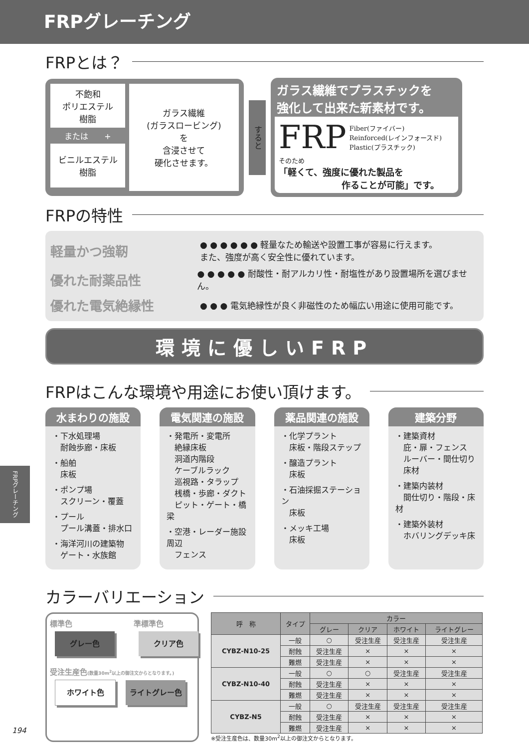FRPグレーチング
FRPとは？
不飽和
ポリエステル
樹脂
または　　+
ビニルエステル
樹脂
ガラス繊維
(ガラスロービング)
を
含浸させて
硬化させます。
すると
ガラス繊維でプラスチックを
強化して出来た新素材です。
FRP Fiber(ファイバー)
Reinforced(レインフォースド)
Plastic(プラスチック)
そのため
「軽くて、強度に優れた製品を
　　　　　　　作ることが可能」です。
FRPの特性
軽量かつ強靭 ● ● ● ● ● ● 軽量なため輸送や設置工事が容易に行えます。
また、強度が高く安全性に優れています。
優れた耐薬品性 ● ● ● ● ● 耐酸性・耐アルカリ性・耐塩性があり設置場所を選びません。
優れた電気絶縁性 ● ● ● 電気絶縁性が良く非磁性のため幅広い用途に使用可能です。
環境に優しいFRP
FRPはこんな環境や用途にお使い頂けます。
水まわりの施設
・下水処理場
　耐蝕歩廊・床板
・船舶
　床板
・ポンプ場
　スクリーン・覆蓋
・プール
　プール溝蓋・排水口
・海洋河川の建築物
　ゲート・水族館
電気関連の施設
・発電所・変電所
　絶縁床板
　洞道内階段
　ケーブルラック
　巡視路・タラップ
　桟橋・歩廊・ダクト
　ピット・ゲート・橋梁
・空港・レーダー施設周辺
　フェンス
薬品関連の施設
・化学プラント
　床板・階段ステップ
・醸造プラント
　床板
・石油採掘ステーション
　床板
・メッキ工場
　床板
建築分野
・建築資材
　庇・扉・フェンス
　ルーバー・間仕切り
　床材
・建築内装材
　間仕切り・階段・床材
・建築外装材
　ホバリングデッキ床
カラーバリエーション
標準色
グレー色
準標準色
クリア色
受注生産色(数量30m<sup>2</sup>以上の御注文からとなります。)
ホワイト色 ライトグレー色
| 呼 称 | タイプ | カラー | | | |
| --- | --- | --- | --- | --- | --- |
| | | グレー | クリア | ホワイト | ライトグレー |
| CYBZ-N10-25 | 一般 | ○ | 受注生産 | 受注生産 | 受注生産 |
| | 耐蝕 | 受注生産 | × | × | × |
| | 難燃 | 受注生産 | × | × | × |
| CYBZ-N10-40 | 一般 | ○ | ○ | 受注生産 | 受注生産 |
| | 耐蝕 | 受注生産 | × | × | × |
| | 難燃 | 受注生産 | × | × | × |
| CYBZ-N5 | 一般 | ○ | 受注生産 | 受注生産 | 受注生産 |
| | 耐蝕 | 受注生産 | × | × | × |
| | 難燃 | 受注生産 | × | × | × |
※受注生産色は、数量30m<sup>2</sup>以上の御注文からとなります。
FRPグレーチング
194